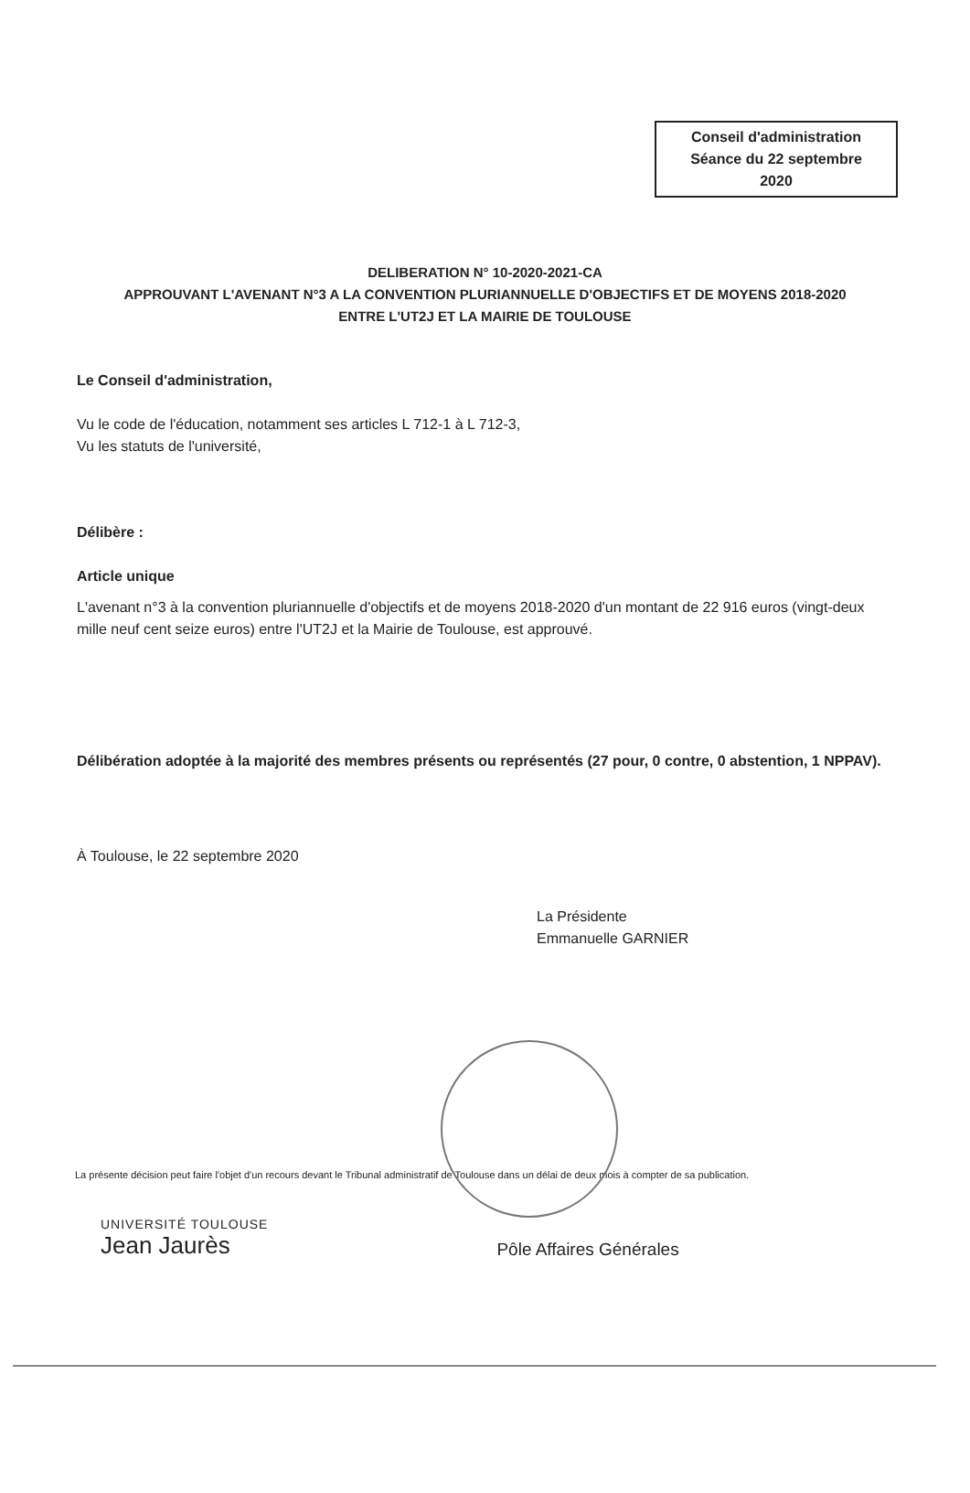Conseil d'administration
Séance du 22 septembre
2020
DELIBERATION N° 10-2020-2021-CA
APPROUVANT L'AVENANT N°3 A LA CONVENTION PLURIANNUELLE D'OBJECTIFS ET DE MOYENS 2018-2020
ENTRE L'UT2J ET LA MAIRIE DE TOULOUSE
Le Conseil d'administration,
Vu le code de l'éducation, notamment ses articles L 712-1 à L 712-3,
Vu les statuts de l'université,
Délibère :
Article unique
L'avenant n°3 à la convention pluriannuelle d'objectifs et de moyens 2018-2020 d'un montant de 22 916 euros (vingt-deux mille neuf cent seize euros) entre l'UT2J et la Mairie de Toulouse, est approuvé.
Délibération adoptée à la majorité des membres présents ou représentés (27 pour, 0 contre, 0 abstention, 1 NPPAV).
À Toulouse, le 22 septembre 2020
La Présidente
Emmanuelle GARNIER
La présente décision peut faire l'objet d'un recours devant le Tribunal administratif de Toulouse dans un délai de deux mois à compter de sa publication.
UNIVERSITÉ TOULOUSE
Jean Jaurès
Pôle Affaires Générales